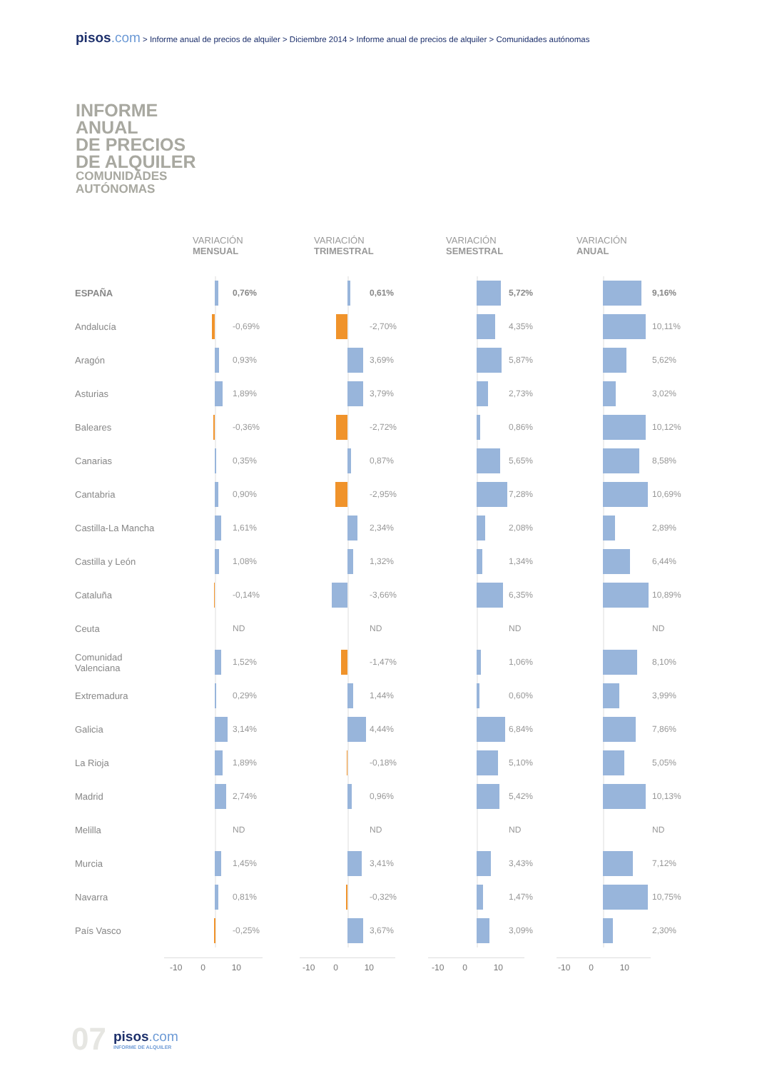pisos.com > Informe anual de precios de alquiler > Diciembre 2014 > Informe anual de precios de alquiler > Comunidades autónomas
INFORME
ANUAL
DE PRECIOS
DE ALQUILER
COMUNIDADES
AUTÓNOMAS
| | VARIACIÓN MENSUAL | VARIACIÓN TRIMESTRAL | VARIACIÓN SEMESTRAL | VARIACIÓN ANUAL |
| --- | --- | --- | --- | --- |
| ESPAÑA | 0,76% | 0,61% | 5,72% | 9,16% |
| Andalucía | -0,69% | -2,70% | 4,35% | 10,11% |
| Aragón | 0,93% | 3,69% | 5,87% | 5,62% |
| Asturias | 1,89% | 3,79% | 2,73% | 3,02% |
| Baleares | -0,36% | -2,72% | 0,86% | 10,12% |
| Canarias | 0,35% | 0,87% | 5,65% | 8,58% |
| Cantabria | 0,90% | -2,95% | 7,28% | 10,69% |
| Castilla-La Mancha | 1,61% | 2,34% | 2,08% | 2,89% |
| Castilla y León | 1,08% | 1,32% | 1,34% | 6,44% |
| Cataluña | -0,14% | -3,66% | 6,35% | 10,89% |
| Ceuta | ND | ND | ND | ND |
| Comunidad Valenciana | 1,52% | -1,47% | 1,06% | 8,10% |
| Extremadura | 0,29% | 1,44% | 0,60% | 3,99% |
| Galicia | 3,14% | 4,44% | 6,84% | 7,86% |
| La Rioja | 1,89% | -0,18% | 5,10% | 5,05% |
| Madrid | 2,74% | 0,96% | 5,42% | 10,13% |
| Melilla | ND | ND | ND | ND |
| Murcia | 1,45% | 3,41% | 3,43% | 7,12% |
| Navarra | 0,81% | -0,32% | 1,47% | 10,75% |
| País Vasco | -0,25% | 3,67% | 3,09% | 2,30% |
| | -10 0 10 | -10 0 10 | -10 0 10 | -10 0 10 |
07
pisos.com
INFORME DE ALQUILER